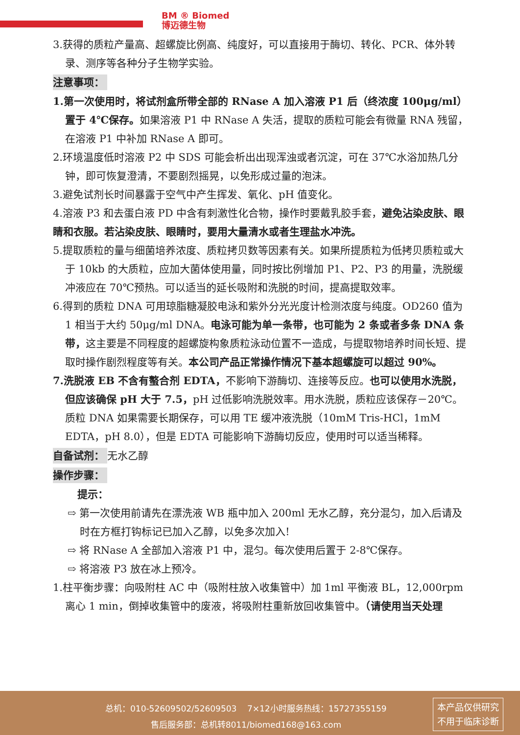BM ® Biomed
博迈德生物
3.获得的质粒产量高、超螺旋比例高、纯度好，可以直接用于酶切、转化、PCR、体外转录、测序等各种分子生物学实验。
注意事项：
1.第一次使用时，将试剂盒所带全部的 RNase A 加入溶液 P1 后（终浓度 100μg/ml）置于 4℃保存。如果溶液 P1 中 RNase A 失活，提取的质粒可能会有微量 RNA 残留，在溶液 P1 中补加 RNase A 即可。
2.环境温度低时溶液 P2 中 SDS 可能会析出出现浑浊或者沉淀，可在 37℃水浴加热几分钟，即可恢复澄清，不要剧烈摇晃，以免形成过量的泡沫。
3.避免试剂长时间暴露于空气中产生挥发、氧化、pH 值变化。
4.溶液 P3 和去蛋白液 PD 中含有刺激性化合物，操作时要戴乳胶手套，避免沾染皮肤、眼睛和衣服。若沾染皮肤、眼睛时，要用大量清水或者生理盐水冲洗。
5.提取质粒的量与细菌培养浓度、质粒拷贝数等因素有关。如果所提质粒为低拷贝质粒或大于 10kb 的大质粒，应加大菌体使用量，同时按比例增加 P1、P2、P3 的用量，洗脱缓冲液应在 70℃预热。可以适当的延长吸附和洗脱的时间，提高提取效率。
6.得到的质粒 DNA 可用琼脂糖凝胶电泳和紫外分光光度计检测浓度与纯度。OD260 值为 1 相当于大约 50μg/ml DNA。电泳可能为单一条带，也可能为 2 条或者多条 DNA 条带，这主要是不同程度的超螺旋构象质粒泳动位置不一造成，与提取物培养时间长短、提取时操作剧烈程度等有关。本公司产品正常操作情况下基本超螺旋可以超过 90%。
7.洗脱液 EB 不含有螯合剂 EDTA，不影响下游酶切、连接等反应。也可以使用水洗脱，但应该确保 pH 大于 7.5，pH 过低影响洗脱效率。用水洗脱，质粒应该保存－20℃。质粒 DNA 如果需要长期保存，可以用 TE 缓冲液洗脱（10mM Tris-HCl，1mM EDTA，pH 8.0），但是 EDTA 可能影响下游酶切反应，使用时可以适当稀释。
自备试剂： 无水乙醇
操作步骤：
提示：
⇨ 第一次使用前请先在漂洗液 WB 瓶中加入 200ml 无水乙醇，充分混匀，加入后请及时在方框打钩标记已加入乙醇，以免多次加入!
⇨ 将 RNase A 全部加入溶液 P1 中，混匀。每次使用后置于 2-8℃保存。
⇨ 将溶液 P3 放在冰上预冷。
1.柱平衡步骤：向吸附柱 AC 中（吸附柱放入收集管中）加 1ml 平衡液 BL，12,000rpm 离心 1 min，倒掉收集管中的废液，将吸附柱重新放回收集管中。（请使用当天处理
总机：010-52609502/52609503 7×12小时服务热线：15727355159
售后服务部：总机转8011/biomed168@163.com
本产品仅供研究
不用于临床诊断